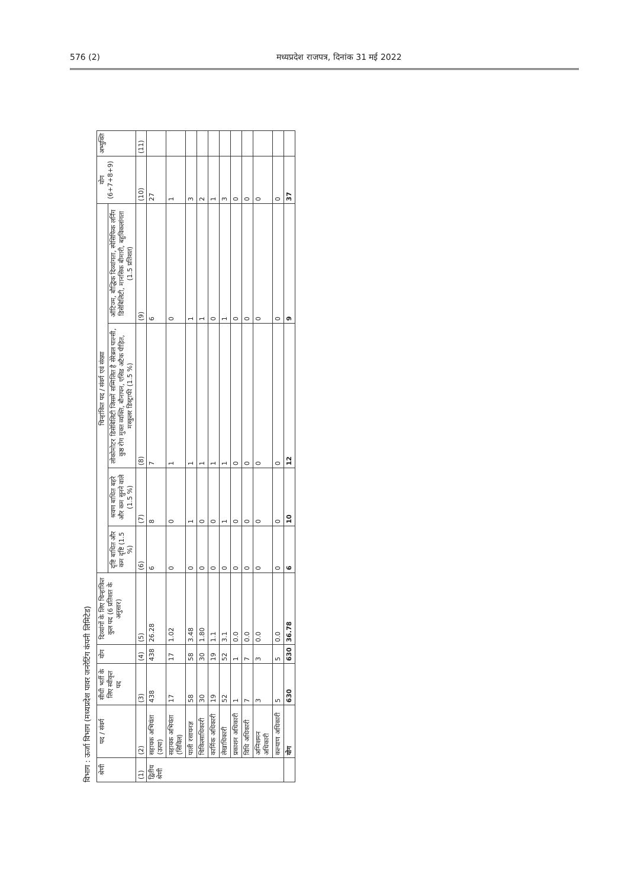576 (2) मध्यप्रदेश राजपत्र, दिनांक 31 मई 2022
विभाग : ऊर्जा विभाग (मध्यप्रदेश पावर जनरेटिंग कंपनी लिमिटेड)
| श्रेणी | पद / संवर्ग | सीधी भर्ती के लिए स्वीकृत पद | योग | दिव्यांगों के लिए चिन्हांकित कुल पद (6 प्रतिशत के अनुसार) | चिन्हांकित पद / संवर्ग एवं संख्या | | | | योग (6+7+8+9) | अभ्युक्ति |
| --- | --- | --- | --- | --- | --- | --- | --- | --- | --- | --- |
| | | | | | दृष्टि बाधित और कम दृष्टि (1.5 %) | श्रवण बाधित बहरे और कम सुनने वाले (1.5 %) | लोकोमोटर डिसेबिलिटी जिसमें सम्मिलित है सेरेब्रल पाल्सी, कुष्ठ रोग मुक्त व्यक्ति, बौनापन, एसिड अटैक पीड़ित, मस्कुलर डिस्ट्राफी (1.5 %) | ऑटिज्म, बौद्धिक दिव्यांगता, स्पेसिफिक लर्निंग डिसेबिलिटी, मानसिक बीमारी, बहुविकलांगता (1.5 प्रतिशत) | | |
| (1) | (2) | (3) | (4) | (5) | (6) | (7) | (8) | (9) | (10) | (11) |
| द्वितीय श्रेणी | सहायक अभियंता (उत्पा) | 438 | 438 | 26.28 | 6 | 8 | 7 | 6 | 27 | |
| | सहायक अभियंता (सिविल) | 17 | 17 | 1.02 | 0 | 0 | 1 | 0 | 1 | |
| | पाली रसायनज्ञ | 58 | 58 | 3.48 | 0 | 1 | 1 | 1 | 3 | |
| | चिकित्साधिकारी | 30 | 30 | 1.80 | 0 | 0 | 1 | 1 | 2 | |
| | कार्मिक अधिकारी | 19 | 19 | 1.1 | 0 | 0 | 1 | 0 | 1 | |
| | लेखाधिकारी | 52 | 52 | 3.1 | 0 | 1 | 1 | 1 | 3 | |
| | प्रकाशन अधिकारी | 1 | 1 | 0.0 | 0 | 0 | 0 | 0 | 0 | |
| | विधि अधिकारी | 7 | 7 | 0.0 | 0 | 0 | 0 | 0 | 0 | |
| | अग्निशमन अधिकारी | 3 | 3 | 0.0 | 0 | 0 | 0 | 0 | 0 | |
| | कल्याण अधिकारी | 5 | 5 | 0.0 | 0 | 0 | 0 | 0 | 0 | |
| | योग | 630 | 630 | 36.78 | 6 | 10 | 12 | 9 | 37 | |